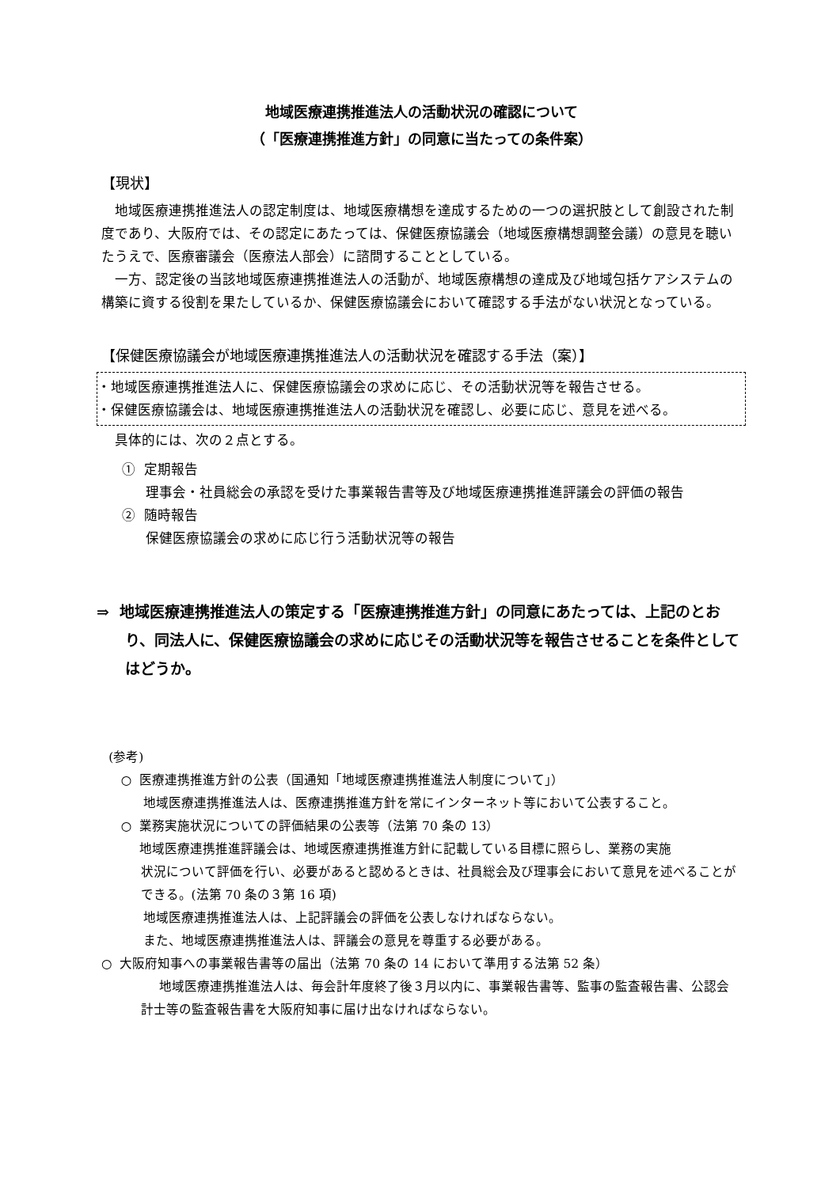地域医療連携推進法人の活動状況の確認について
（「医療連携推進方針」の同意に当たっての条件案）
【現状】
地域医療連携推進法人の認定制度は、地域医療構想を達成するための一つの選択肢として創設された制度であり、大阪府では、その認定にあたっては、保健医療協議会（地域医療構想調整会議）の意見を聴いたうえで、医療審議会（医療法人部会）に諮問することとしている。
一方、認定後の当該地域医療連携推進法人の活動が、地域医療構想の達成及び地域包括ケアシステムの構築に資する役割を果たしているか、保健医療協議会において確認する手法がない状況となっている。
【保健医療協議会が地域医療連携推進法人の活動状況を確認する手法（案）】
・地域医療連携推進法人に、保健医療協議会の求めに応じ、その活動状況等を報告させる。
・保健医療協議会は、地域医療連携推進法人の活動状況を確認し、必要に応じ、意見を述べる。
具体的には、次の２点とする。
① 定期報告
理事会・社員総会の承認を受けた事業報告書等及び地域医療連携推進評議会の評価の報告
② 随時報告
保健医療協議会の求めに応じ行う活動状況等の報告
⇒ 地域医療連携推進法人の策定する「医療連携推進方針」の同意にあたっては、上記のとおり、同法人に、保健医療協議会の求めに応じその活動状況等を報告させることを条件としてはどうか。
(参考)
○ 医療連携推進方針の公表（国通知「地域医療連携推進法人制度について」）
地域医療連携推進法人は、医療連携推進方針を常にインターネット等において公表すること。
○ 業務実施状況についての評価結果の公表等（法第 70 条の 13）
地域医療連携推進評議会は、地域医療連携推進方針に記載している目標に照らし、業務の実施
状況について評価を行い、必要があると認めるときは、社員総会及び理事会において意見を述べることができる。(法第 70 条の３第 16 項)
地域医療連携推進法人は、上記評議会の評価を公表しなければならない。
また、地域医療連携推進法人は、評議会の意見を尊重する必要がある。
○ 大阪府知事への事業報告書等の届出（法第 70 条の 14 において準用する法第 52 条）
地域医療連携推進法人は、毎会計年度終了後３月以内に、事業報告書等、監事の監査報告書、公認会計士等の監査報告書を大阪府知事に届け出なければならない。